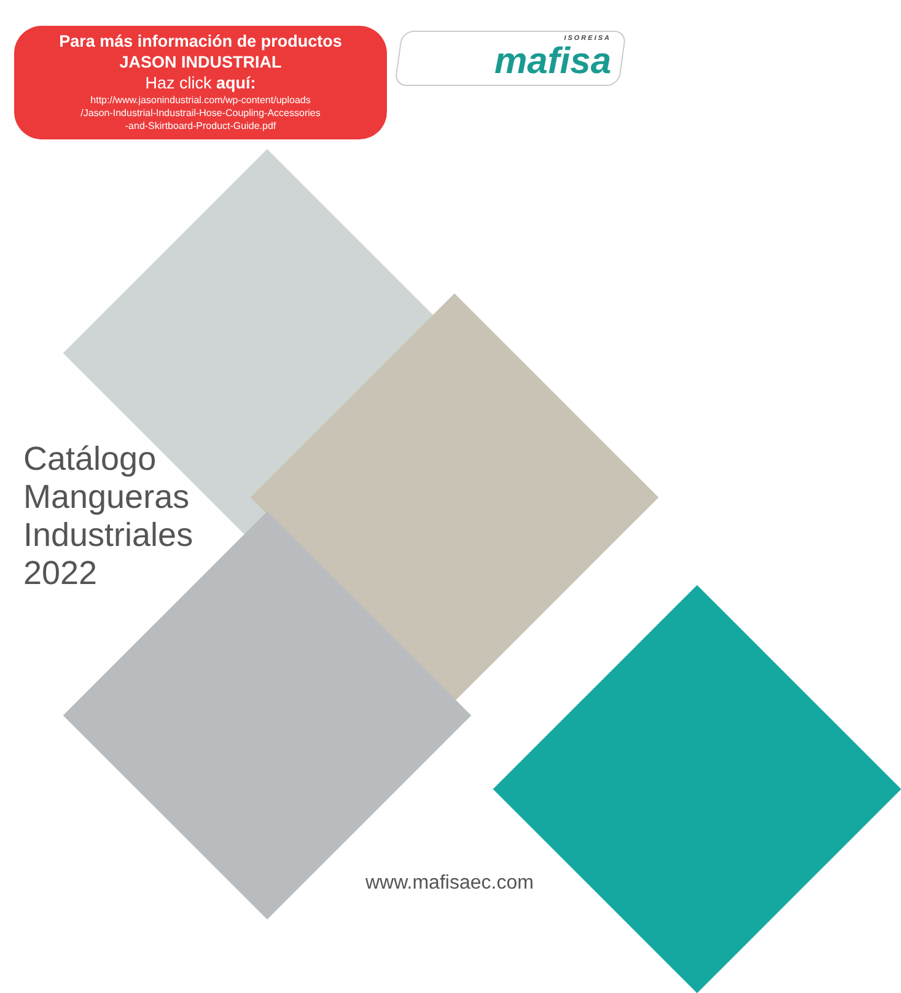Para más información de productos
JASON INDUSTRIAL
Haz click aquí:
http://www.jasonindustrial.com/wp-content/uploads
/Jason-Industrial-Industrail-Hose-Coupling-Accessories
-and-Skirtboard-Product-Guide.pdf
ISOREISA
mafisa
Catálogo
Mangueras
Industriales
2022
www.mafisaec.com